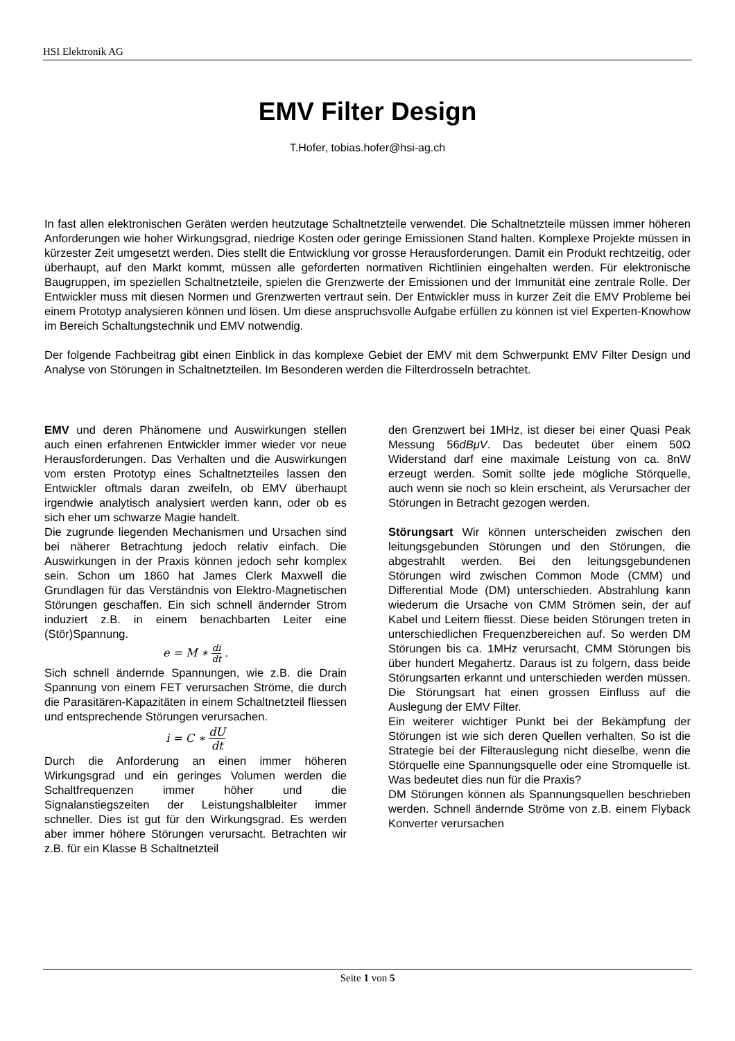HSI Elektronik AG
EMV Filter Design
T.Hofer, tobias.hofer@hsi-ag.ch
In fast allen elektronischen Geräten werden heutzutage Schaltnetzteile verwendet. Die Schaltnetzteile müssen immer höheren Anforderungen wie hoher Wirkungsgrad, niedrige Kosten oder geringe Emissionen Stand halten. Komplexe Projekte müssen in kürzester Zeit umgesetzt werden. Dies stellt die Entwicklung vor grosse Herausforderungen. Damit ein Produkt rechtzeitig, oder überhaupt, auf den Markt kommt, müssen alle geforderten normativen Richtlinien eingehalten werden. Für elektronische Baugruppen, im speziellen Schaltnetzteile, spielen die Grenzwerte der Emissionen und der Immunität eine zentrale Rolle. Der Entwickler muss mit diesen Normen und Grenzwerten vertraut sein. Der Entwickler muss in kurzer Zeit die EMV Probleme bei einem Prototyp analysieren können und lösen. Um diese anspruchsvolle Aufgabe erfüllen zu können ist viel Experten-Knowhow im Bereich Schaltungstechnik und EMV notwendig.
Der folgende Fachbeitrag gibt einen Einblick in das komplexe Gebiet der EMV mit dem Schwerpunkt EMV Filter Design und Analyse von Störungen in Schaltnetzteilen. Im Besonderen werden die Filterdrosseln betrachtet.
EMV und deren Phänomene und Auswirkungen stellen auch einen erfahrenen Entwickler immer wieder vor neue Herausforderungen. Das Verhalten und die Auswirkungen vom ersten Prototyp eines Schaltnetzteiles lassen den Entwickler oftmals daran zweifeln, ob EMV überhaupt irgendwie analytisch analysiert werden kann, oder ob es sich eher um schwarze Magie handelt.
Die zugrunde liegenden Mechanismen und Ursachen sind bei näherer Betrachtung jedoch relativ einfach. Die Auswirkungen in der Praxis können jedoch sehr komplex sein. Schon um 1860 hat James Clerk Maxwell die Grundlagen für das Verständnis von Elektro-Magnetischen Störungen geschaffen. Ein sich schnell ändernder Strom induziert z.B. in einem benachbarten Leiter eine (Stör)Spannung.
e = M ∗ di dt .
Sich schnell ändernde Spannungen, wie z.B. die Drain Spannung von einem FET verursachen Ströme, die durch die Parasitären-Kapazitäten in einem Schaltnetzteil fliessen und entsprechende Störungen verursachen.
i = C ∗ dU dt
Durch die Anforderung an einen immer höheren Wirkungsgrad und ein geringes Volumen werden die Schaltfrequenzen immer höher und die Signalanstiegszeiten der Leistungshalbleiter immer schneller. Dies ist gut für den Wirkungsgrad. Es werden aber immer höhere Störungen verursacht. Betrachten wir z.B. für ein Klasse B Schaltnetzteil
den Grenzwert bei 1MHz, ist dieser bei einer Quasi Peak Messung 56dBμV. Das bedeutet über einem 50Ω Widerstand darf eine maximale Leistung von ca. 8nW erzeugt werden. Somit sollte jede mögliche Störquelle, auch wenn sie noch so klein erscheint, als Verursacher der Störungen in Betracht gezogen werden.
Störungsart Wir können unterscheiden zwischen den leitungsgebunden Störungen und den Störungen, die abgestrahlt werden. Bei den leitungsgebundenen Störungen wird zwischen Common Mode (CMM) und Differential Mode (DM) unterschieden. Abstrahlung kann wiederum die Ursache von CMM Strömen sein, der auf Kabel und Leitern fliesst. Diese beiden Störungen treten in unterschiedlichen Frequenzbereichen auf. So werden DM Störungen bis ca. 1MHz verursacht, CMM Störungen bis über hundert Megahertz. Daraus ist zu folgern, dass beide Störungsarten erkannt und unterschieden werden müssen. Die Störungsart hat einen grossen Einfluss auf die Auslegung der EMV Filter.
Ein weiterer wichtiger Punkt bei der Bekämpfung der Störungen ist wie sich deren Quellen verhalten. So ist die Strategie bei der Filterauslegung nicht dieselbe, wenn die Störquelle eine Spannungsquelle oder eine Stromquelle ist. Was bedeutet dies nun für die Praxis?
DM Störungen können als Spannungsquellen beschrieben werden. Schnell ändernde Ströme von z.B. einem Flyback Konverter verursachen
Seite 1 von 5